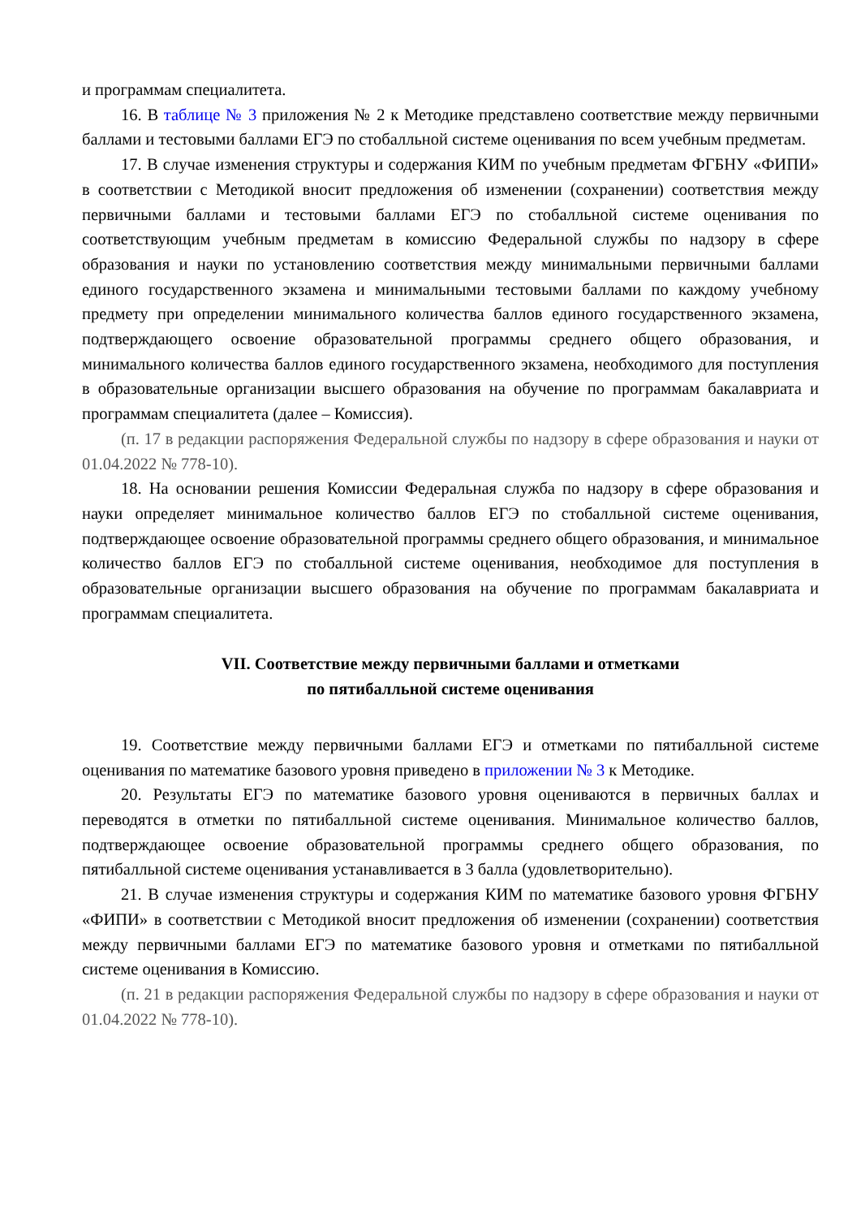и программам специалитета.
16. В таблице № 3 приложения № 2 к Методике представлено соответствие между первичными баллами и тестовыми баллами ЕГЭ по стобалльной системе оценивания по всем учебным предметам.
17. В случае изменения структуры и содержания КИМ по учебным предметам ФГБНУ «ФИПИ» в соответствии с Методикой вносит предложения об изменении (сохранении) соответствия между первичными баллами и тестовыми баллами ЕГЭ по стобалльной системе оценивания по соответствующим учебным предметам в комиссию Федеральной службы по надзору в сфере образования и науки по установлению соответствия между минимальными первичными баллами единого государственного экзамена и минимальными тестовыми баллами по каждому учебному предмету при определении минимального количества баллов единого государственного экзамена, подтверждающего освоение образовательной программы среднего общего образования, и минимального количества баллов единого государственного экзамена, необходимого для поступления в образовательные организации высшего образования на обучение по программам бакалавриата и программам специалитета (далее – Комиссия).
(п. 17 в редакции распоряжения Федеральной службы по надзору в сфере образования и науки от 01.04.2022 № 778-10).
18. На основании решения Комиссии Федеральная служба по надзору в сфере образования и науки определяет минимальное количество баллов ЕГЭ по стобалльной системе оценивания, подтверждающее освоение образовательной программы среднего общего образования, и минимальное количество баллов ЕГЭ по стобалльной системе оценивания, необходимое для поступления в образовательные организации высшего образования на обучение по программам бакалавриата и программам специалитета.
VII. Соответствие между первичными баллами и отметками
по пятибалльной системе оценивания
19. Соответствие между первичными баллами ЕГЭ и отметками по пятибалльной системе оценивания по математике базового уровня приведено в приложении № 3 к Методике.
20. Результаты ЕГЭ по математике базового уровня оцениваются в первичных баллах и переводятся в отметки по пятибалльной системе оценивания. Минимальное количество баллов, подтверждающее освоение образовательной программы среднего общего образования, по пятибалльной системе оценивания устанавливается в 3 балла (удовлетворительно).
21. В случае изменения структуры и содержания КИМ по математике базового уровня ФГБНУ «ФИПИ» в соответствии с Методикой вносит предложения об изменении (сохранении) соответствия между первичными баллами ЕГЭ по математике базового уровня и отметками по пятибалльной системе оценивания в Комиссию.
(п. 21 в редакции распоряжения Федеральной службы по надзору в сфере образования и науки от 01.04.2022 № 778-10).